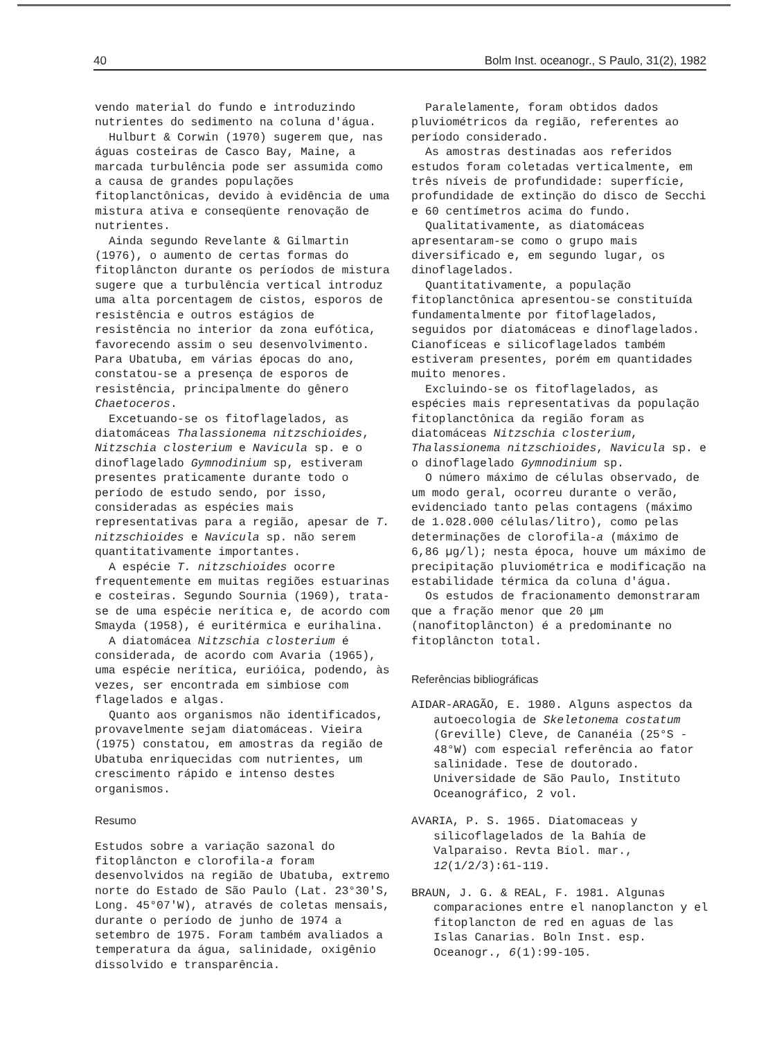40 Bolm Inst. oceanogr., S Paulo, 31(2), 1982
vendo material do fundo e introduzindo nutrientes do sedimento na coluna d'água.
Hulburt & Corwin (1970) sugerem que, nas águas costeiras de Casco Bay, Maine, a marcada turbulência pode ser assumida como a causa de grandes populações fitoplanctônicas, devido à evidência de uma mistura ativa e conseqüente renovação de nutrientes.
Ainda segundo Revelante & Gilmartin (1976), o aumento de certas formas do fitoplâncton durante os períodos de mistura sugere que a turbulência vertical introduz uma alta porcentagem de cistos, esporos de resistência e outros estágios de resistência no interior da zona eufótica, favorecendo assim o seu desenvolvimento. Para Ubatuba, em várias épocas do ano, constatou-se a presença de esporos de resistência, principalmente do gênero Chaetoceros.
Excetuando-se os fitoflagelados, as diatomáceas Thalassionema nitzschioides, Nitzschia closterium e Navicula sp. e o dinoflagelado Gymnodinium sp, estiveram presentes praticamente durante todo o período de estudo sendo, por isso, consideradas as espécies mais representativas para a região, apesar de T. nitzschioides e Navicula sp. não serem quantitativamente importantes.
A espécie T. nitzschioides ocorre frequentemente em muitas regiões estuarinas e costeiras. Segundo Sournia (1969), trata-se de uma espécie nerítica e, de acordo com Smayda (1958), é euritérmica e eurihalina.
A diatomácea Nitzschia closterium é considerada, de acordo com Avaria (1965), uma espécie nerítica, eurióica, podendo, às vezes, ser encontrada em simbiose com flagelados e algas.
Quanto aos organismos não identificados, provavelmente sejam diatomáceas. Vieira (1975) constatou, em amostras da região de Ubatuba enriquecidas com nutrientes, um crescimento rápido e intenso destes organismos.
Resumo
Estudos sobre a variação sazonal do fitoplâncton e clorofila-a foram desenvolvidos na região de Ubatuba, extremo norte do Estado de São Paulo (Lat. 23°30'S, Long. 45°07'W), através de coletas mensais, durante o período de junho de 1974 a setembro de 1975. Foram também avaliados a temperatura da água, salinidade, oxigênio dissolvido e transparência.
Paralelamente, foram obtidos dados pluviométricos da região, referentes ao período considerado.
As amostras destinadas aos referidos estudos foram coletadas verticalmente, em três níveis de profundidade: superfície, profundidade de extinção do disco de Secchi e 60 centímetros acima do fundo.
Qualitativamente, as diatomáceas apresentaram-se como o grupo mais diversificado e, em segundo lugar, os dinoflagelados.
Quantitativamente, a população fitoplanctônica apresentou-se constituída fundamentalmente por fitoflagelados, seguidos por diatomáceas e dinoflagelados. Cianofíceas e silicoflagelados também estiveram presentes, porém em quantidades muito menores.
Excluindo-se os fitoflagelados, as espécies mais representativas da população fitoplanctônica da região foram as diatomáceas Nitzschia closterium, Thalassionema nitzschioides, Navicula sp. e o dinoflagelado Gymnodinium sp.
O número máximo de células observado, de um modo geral, ocorreu durante o verão, evidenciado tanto pelas contagens (máximo de 1.028.000 células/litro), como pelas determinações de clorofila-a (máximo de 6,86 µg/l); nesta época, houve um máximo de precipitação pluviométrica e modificação na estabilidade térmica da coluna d'água.
Os estudos de fracionamento demonstraram que a fração menor que 20 µm (nanofitoplâncton) é a predominante no fitoplâncton total.
Referências bibliográficas
AIDAR-ARAGÃO, E. 1980. Alguns aspectos da autoecologia de Skeletonema costatum (Greville) Cleve, de Cananéia (25°S - 48°W) com especial referência ao fator salinidade. Tese de doutorado. Universidade de São Paulo, Instituto Oceanográfico, 2 vol.
AVARIA, P. S. 1965. Diatomaceas y silicoflagelados de la Bahía de Valparaiso. Revta Biol. mar., 12(1/2/3):61-119.
BRAUN, J. G. & REAL, F. 1981. Algunas comparaciones entre el nanoplancton y el fitoplancton de red en aguas de las Islas Canarias. Boln Inst. esp. Oceanogr., 6(1):99-105.